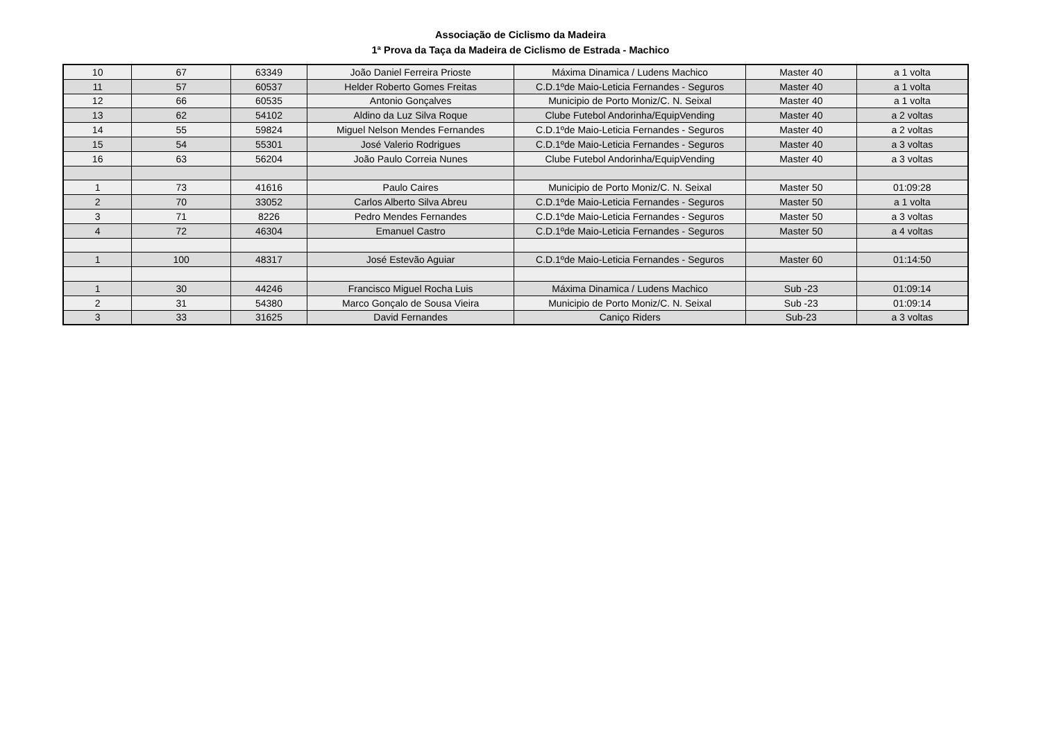Associação de Ciclismo da Madeira
1ª Prova da Taça da Madeira de Ciclismo de Estrada - Machico
| 10 | 67 | 63349 | João Daniel Ferreira Prioste | Máxima Dinamica / Ludens Machico | Master 40 | a 1 volta |
| 11 | 57 | 60537 | Helder Roberto Gomes Freitas | C.D.1ºde Maio-Leticia Fernandes - Seguros | Master 40 | a 1 volta |
| 12 | 66 | 60535 | Antonio Gonçalves | Municipio de Porto Moniz/C. N. Seixal | Master 40 | a 1 volta |
| 13 | 62 | 54102 | Aldino da Luz Silva Roque | Clube Futebol Andorinha/EquipVending | Master 40 | a 2 voltas |
| 14 | 55 | 59824 | Miguel Nelson Mendes Fernandes | C.D.1ºde Maio-Leticia Fernandes - Seguros | Master 40 | a 2 voltas |
| 15 | 54 | 55301 | José Valerio Rodrigues | C.D.1ºde Maio-Leticia Fernandes - Seguros | Master 40 | a 3 voltas |
| 16 | 63 | 56204 | João Paulo Correia Nunes | Clube Futebol Andorinha/EquipVending | Master 40 | a 3 voltas |
| 1 | 73 | 41616 | Paulo Caires | Municipio de Porto Moniz/C. N. Seixal | Master 50 | 01:09:28 |
| 2 | 70 | 33052 | Carlos Alberto Silva Abreu | C.D.1ºde Maio-Leticia Fernandes - Seguros | Master 50 | a 1 volta |
| 3 | 71 | 8226 | Pedro Mendes Fernandes | C.D.1ºde Maio-Leticia Fernandes - Seguros | Master 50 | a 3 voltas |
| 4 | 72 | 46304 | Emanuel Castro | C.D.1ºde Maio-Leticia Fernandes - Seguros | Master 50 | a 4 voltas |
| 1 | 100 | 48317 | José Estevão Aguiar | C.D.1ºde Maio-Leticia Fernandes - Seguros | Master 60 | 01:14:50 |
| 1 | 30 | 44246 | Francisco Miguel Rocha Luis | Máxima Dinamica / Ludens Machico | Sub -23 | 01:09:14 |
| 2 | 31 | 54380 | Marco Gonçalo de Sousa Vieira | Municipio de Porto Moniz/C. N. Seixal | Sub -23 | 01:09:14 |
| 3 | 33 | 31625 | David Fernandes | Caniço Riders | Sub-23 | a 3 voltas |